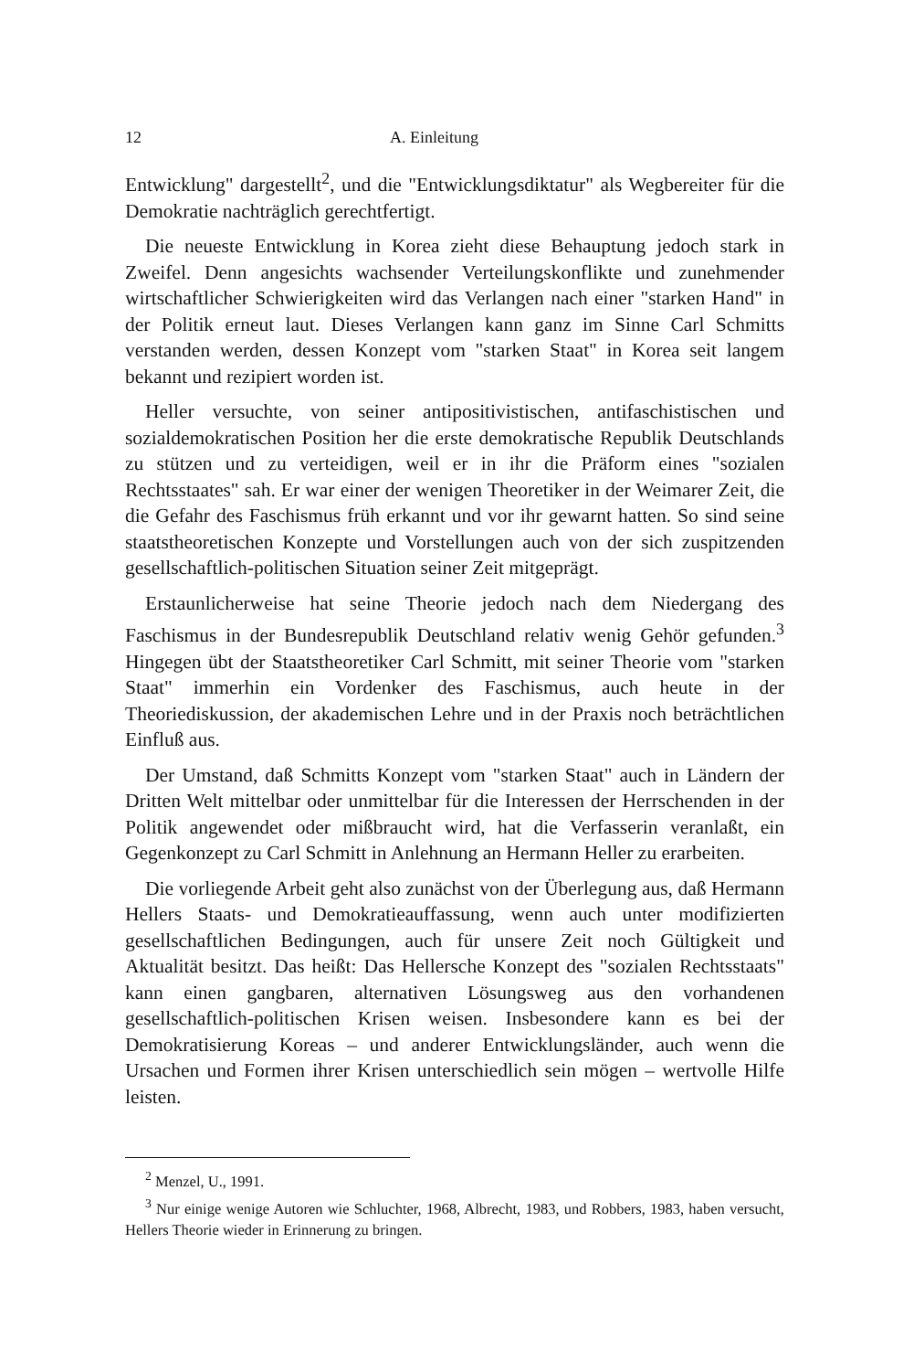12 A. Einleitung
Entwicklung" dargestellt<sup>2</sup>, und die "Entwicklungsdiktatur" als Wegbereiter für die Demokratie nachträglich gerechtfertigt.
Die neueste Entwicklung in Korea zieht diese Behauptung jedoch stark in Zweifel. Denn angesichts wachsender Verteilungskonflikte und zunehmender wirtschaftlicher Schwierigkeiten wird das Verlangen nach einer "starken Hand" in der Politik erneut laut. Dieses Verlangen kann ganz im Sinne Carl Schmitts verstanden werden, dessen Konzept vom "starken Staat" in Korea seit langem bekannt und rezipiert worden ist.
Heller versuchte, von seiner antipositivistischen, antifaschistischen und sozialdemokratischen Position her die erste demokratische Republik Deutschlands zu stützen und zu verteidigen, weil er in ihr die Präform eines "sozialen Rechtsstaates" sah. Er war einer der wenigen Theoretiker in der Weimarer Zeit, die die Gefahr des Faschismus früh erkannt und vor ihr gewarnt hatten. So sind seine staatstheoretischen Konzepte und Vorstellungen auch von der sich zuspitzenden gesellschaftlich-politischen Situation seiner Zeit mitgeprägt.
Erstaunlicherweise hat seine Theorie jedoch nach dem Niedergang des Faschismus in der Bundesrepublik Deutschland relativ wenig Gehör gefunden.<sup>3</sup> Hingegen übt der Staatstheoretiker Carl Schmitt, mit seiner Theorie vom "starken Staat" immerhin ein Vordenker des Faschismus, auch heute in der Theoriediskussion, der akademischen Lehre und in der Praxis noch beträchtlichen Einfluß aus.
Der Umstand, daß Schmitts Konzept vom "starken Staat" auch in Ländern der Dritten Welt mittelbar oder unmittelbar für die Interessen der Herrschenden in der Politik angewendet oder mißbraucht wird, hat die Verfasserin veranlaßt, ein Gegenkonzept zu Carl Schmitt in Anlehnung an Hermann Heller zu erarbeiten.
Die vorliegende Arbeit geht also zunächst von der Überlegung aus, daß Hermann Hellers Staats- und Demokratieauffassung, wenn auch unter modifizierten gesellschaftlichen Bedingungen, auch für unsere Zeit noch Gültigkeit und Aktualität besitzt. Das heißt: Das Hellersche Konzept des "sozialen Rechtsstaats" kann einen gangbaren, alternativen Lösungsweg aus den vorhandenen gesellschaftlich-politischen Krisen weisen. Insbesondere kann es bei der Demokratisierung Koreas – und anderer Entwicklungsländer, auch wenn die Ursachen und Formen ihrer Krisen unterschiedlich sein mögen – wertvolle Hilfe leisten.
<sup>2</sup> Menzel, U., 1991.
<sup>3</sup> Nur einige wenige Autoren wie Schluchter, 1968, Albrecht, 1983, und Robbers, 1983, haben versucht, Hellers Theorie wieder in Erinnerung zu bringen.